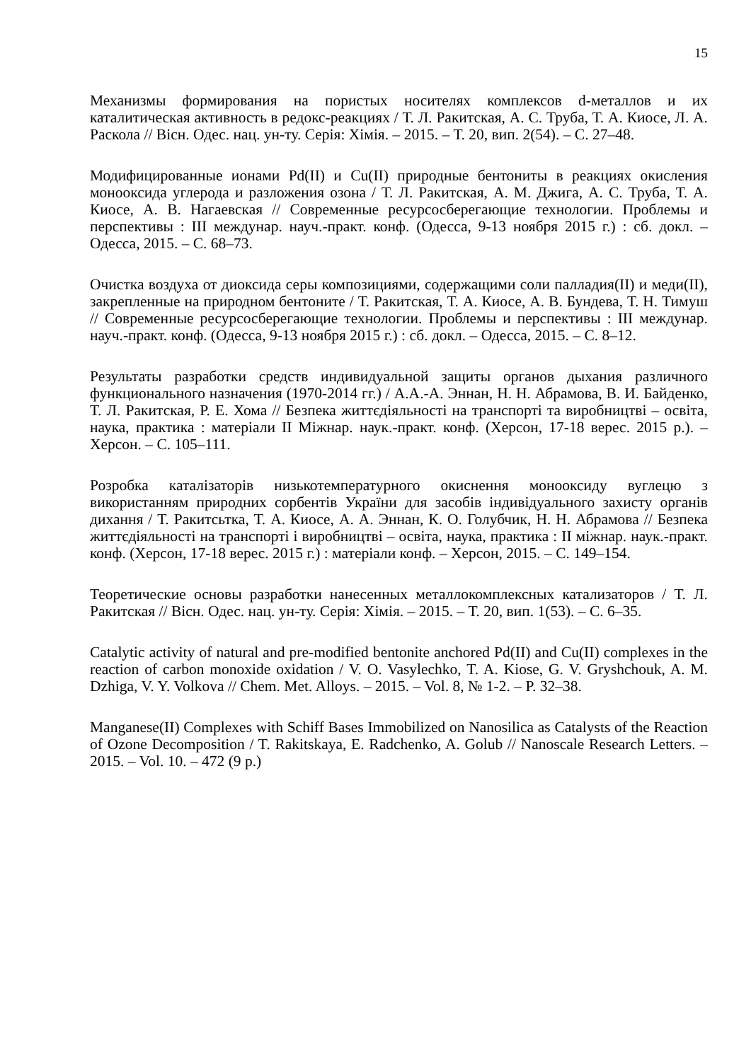15
Механизмы формирования на пористых носителях комплексов d-металлов и их каталитическая активность в редокс-реакциях / Т. Л. Ракитская, А. С. Труба, Т. А. Киосе, Л. А. Раскола // Вісн. Одес. нац. ун-ту. Серія: Хімія. – 2015. – Т. 20, вип. 2(54). – С. 27–48.
Модифицированные ионами Pd(II) и Cu(II) природные бентониты в реакциях окисления монооксида углерода и разложения озона / Т. Л. Ракитская, А. М. Джига, А. С. Труба, Т. А. Киосе, А. В. Нагаевская // Современные ресурсосберегающие технологии. Проблемы и перспективы : III междунар. науч.-практ. конф. (Одесса, 9-13 ноября 2015 г.) : сб. докл. – Одесса, 2015. – С. 68–73.
Очистка воздуха от диоксида серы композициями, содержащими соли палладия(II) и меди(II), закрепленные на природном бентоните / Т. Ракитская, Т. А. Киосе, А. В. Бундева, Т. Н. Тимуш // Современные ресурсосберегающие технологии. Проблемы и перспективы : III междунар. науч.-практ. конф. (Одесса, 9-13 ноября 2015 г.) : сб. докл. – Одесса, 2015. – С. 8–12.
Результаты разработки средств индивидуальной защиты органов дыхания различного функционального назначения (1970-2014 гг.) / А.А.-А. Эннан, Н. Н. Абрамова, В. И. Байденко, Т. Л. Ракитская, Р. Е. Хома // Безпека життєдіяльності на транспорті та виробництві – освіта, наука, практика : матеріали II Міжнар. наук.-практ. конф. (Херсон, 17-18 верес. 2015 р.). – Херсон. – С. 105–111.
Розробка каталізаторів низькотемпературного окиснення монооксиду вуглецю з використанням природних сорбентів України для засобів індивідуального захисту органів дихання / Т. Ракитсьтка, Т. А. Киосе, А. А. Эннан, К. О. Голубчик, Н. Н. Абрамова // Безпека життєдіяльності на транспорті і виробництві – освіта, наука, практика : II міжнар. наук.-практ. конф. (Херсон, 17-18 верес. 2015 г.) : матеріали конф. – Херсон, 2015. – С. 149–154.
Теоретические основы разработки нанесенных металлокомплексных катализаторов / Т. Л. Ракитская // Вісн. Одес. нац. ун-ту. Серія: Хімія. – 2015. – Т. 20, вип. 1(53). – С. 6–35.
Catalytic activity of natural and pre-modified bentonite anchored Pd(II) and Cu(II) complexes in the reaction of carbon monoxide oxidation / V. O. Vasylechko, T. A. Kiose, G. V. Gryshchouk, A. M. Dzhiga, V. Y. Volkova // Chem. Met. Alloys. – 2015. – Vol. 8, № 1-2. – P. 32–38.
Manganese(II) Complexes with Schiff Bases Immobilized on Nanosilica as Catalysts of the Reaction of Ozone Decomposition / T. Rakitskaya, E. Radchenko, A. Golub // Nanoscale Research Letters. – 2015. – Vol. 10. – 472 (9 p.)